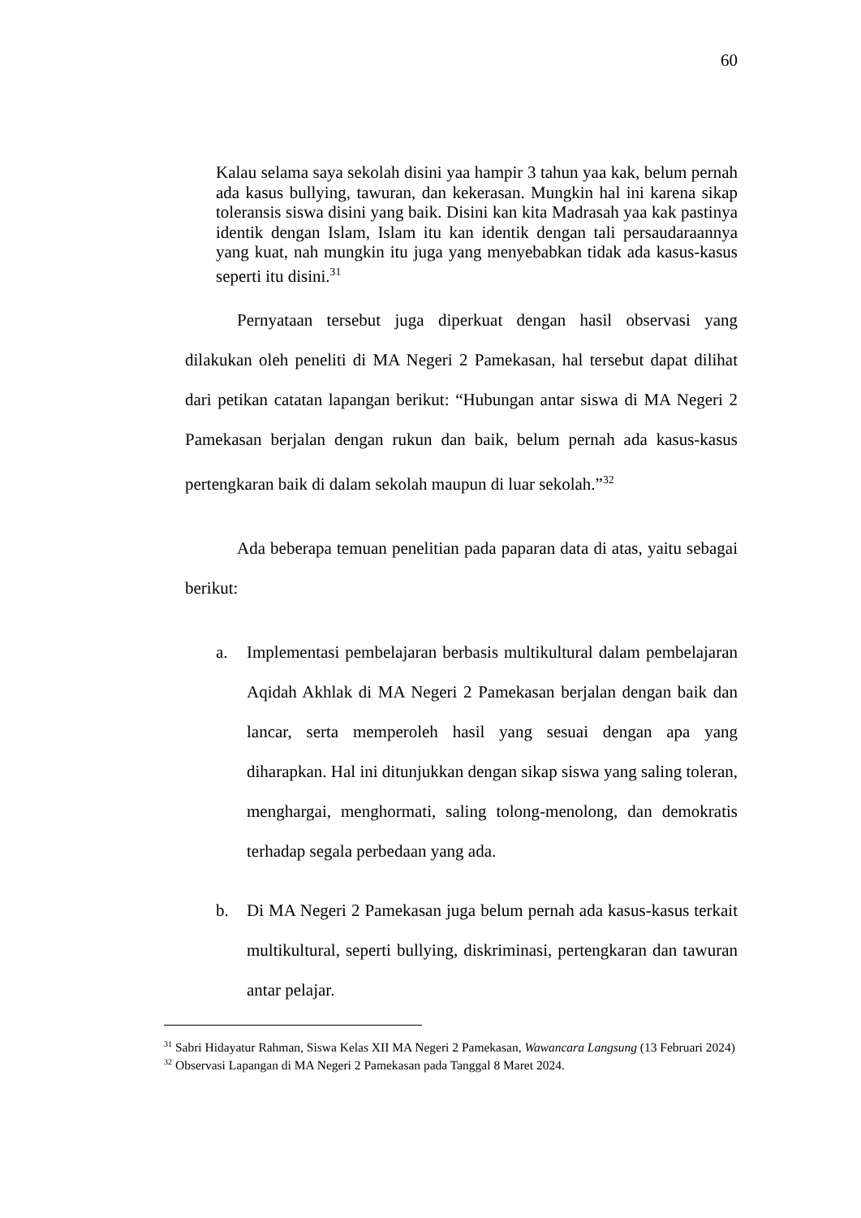60
Kalau selama saya sekolah disini yaa hampir 3 tahun yaa kak, belum pernah ada kasus bullying, tawuran, dan kekerasan. Mungkin hal ini karena sikap toleransis siswa disini yang baik. Disini kan kita Madrasah yaa kak pastinya identik dengan Islam, Islam itu kan identik dengan tali persaudaraannya yang kuat, nah mungkin itu juga yang menyebabkan tidak ada kasus-kasus seperti itu disini.<sup>31</sup>
Pernyataan tersebut juga diperkuat dengan hasil observasi yang dilakukan oleh peneliti di MA Negeri 2 Pamekasan, hal tersebut dapat dilihat dari petikan catatan lapangan berikut: “Hubungan antar siswa di MA Negeri 2 Pamekasan berjalan dengan rukun dan baik, belum pernah ada kasus-kasus pertengkaran baik di dalam sekolah maupun di luar sekolah.”<sup>32</sup>
Ada beberapa temuan penelitian pada paparan data di atas, yaitu sebagai berikut:
a. Implementasi pembelajaran berbasis multikultural dalam pembelajaran Aqidah Akhlak di MA Negeri 2 Pamekasan berjalan dengan baik dan lancar, serta memperoleh hasil yang sesuai dengan apa yang diharapkan. Hal ini ditunjukkan dengan sikap siswa yang saling toleran, menghargai, menghormati, saling tolong-menolong, dan demokratis terhadap segala perbedaan yang ada.
b. Di MA Negeri 2 Pamekasan juga belum pernah ada kasus-kasus terkait multikultural, seperti bullying, diskriminasi, pertengkaran dan tawuran antar pelajar.
<sup>31</sup> Sabri Hidayatur Rahman, Siswa Kelas XII MA Negeri 2 Pamekasan, Wawancara Langsung (13 Februari 2024)
<sup>32</sup> Observasi Lapangan di MA Negeri 2 Pamekasan pada Tanggal 8 Maret 2024.